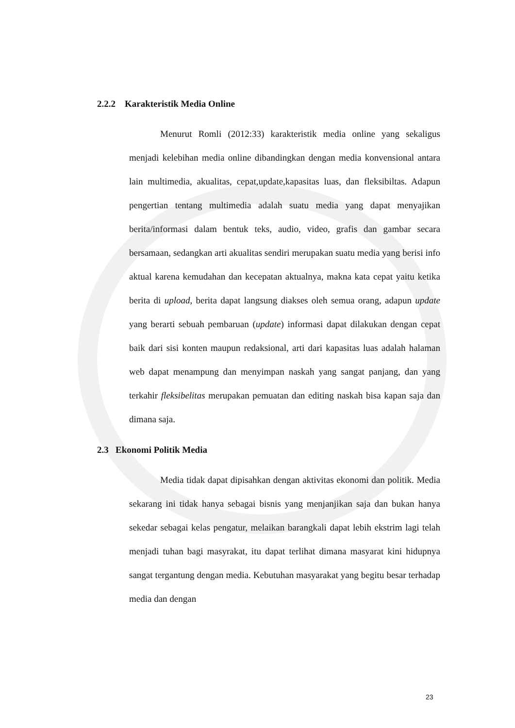2.2.2 Karakteristik Media Online
Menurut Romli (2012:33) karakteristik media online yang sekaligus menjadi kelebihan media online dibandingkan dengan media konvensional antara lain multimedia, akualitas, cepat,update,kapasitas luas, dan fleksibiltas. Adapun pengertian tentang multimedia adalah suatu media yang dapat menyajikan berita/informasi dalam bentuk teks, audio, video, grafis dan gambar secara bersamaan, sedangkan arti akualitas sendiri merupakan suatu media yang berisi info aktual karena kemudahan dan kecepatan aktualnya, makna kata cepat yaitu ketika berita di upload, berita dapat langsung diakses oleh semua orang, adapun update yang berarti sebuah pembaruan (update) informasi dapat dilakukan dengan cepat baik dari sisi konten maupun redaksional, arti dari kapasitas luas adalah halaman web dapat menampung dan menyimpan naskah yang sangat panjang, dan yang terkahir fleksibelitas merupakan pemuatan dan editing naskah bisa kapan saja dan dimana saja.
2.3 Ekonomi Politik Media
Media tidak dapat dipisahkan dengan aktivitas ekonomi dan politik. Media sekarang ini tidak hanya sebagai bisnis yang menjanjikan saja dan bukan hanya sekedar sebagai kelas pengatur, melaikan barangkali dapat lebih ekstrim lagi telah menjadi tuhan bagi masyrakat, itu dapat terlihat dimana masyarat kini hidupnya sangat tergantung dengan media. Kebutuhan masyarakat yang begitu besar terhadap media dan dengan
23